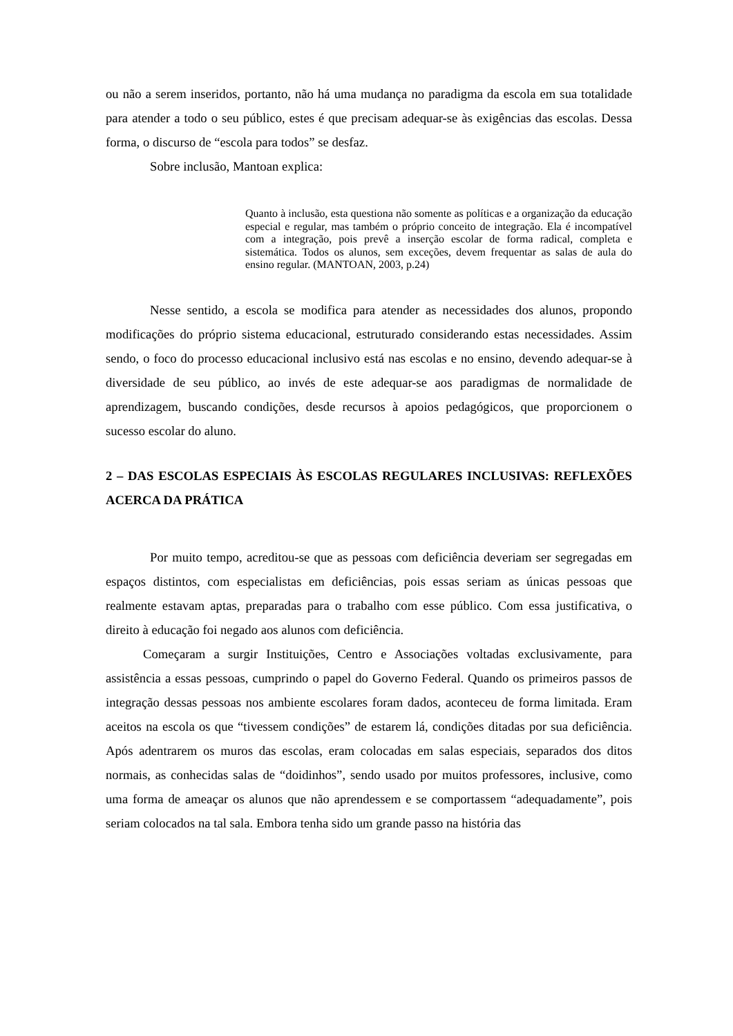ou não a serem inseridos, portanto, não há uma mudança no paradigma da escola em sua totalidade para atender a todo o seu público, estes é que precisam adequar-se às exigências das escolas. Dessa forma, o discurso de “escola para todos” se desfaz.
Sobre inclusão, Mantoan explica:
Quanto à inclusão, esta questiona não somente as políticas e a organização da educação especial e regular, mas também o próprio conceito de integração. Ela é incompatível com a integração, pois prevê a inserção escolar de forma radical, completa e sistemática. Todos os alunos, sem exceções, devem frequentar as salas de aula do ensino regular. (MANTOAN, 2003, p.24)
Nesse sentido, a escola se modifica para atender as necessidades dos alunos, propondo modificações do próprio sistema educacional, estruturado considerando estas necessidades. Assim sendo, o foco do processo educacional inclusivo está nas escolas e no ensino, devendo adequar-se à diversidade de seu público, ao invés de este adequar-se aos paradigmas de normalidade de aprendizagem, buscando condições, desde recursos à apoios pedagógicos, que proporcionem o sucesso escolar do aluno.
2 – DAS ESCOLAS ESPECIAIS ÀS ESCOLAS REGULARES INCLUSIVAS: REFLEXÕES ACERCA DA PRÁTICA
Por muito tempo, acreditou-se que as pessoas com deficiência deveriam ser segregadas em espaços distintos, com especialistas em deficiências, pois essas seriam as únicas pessoas que realmente estavam aptas, preparadas para o trabalho com esse público. Com essa justificativa, o direito à educação foi negado aos alunos com deficiência.
Começaram a surgir Instituições, Centro e Associações voltadas exclusivamente, para assistência a essas pessoas, cumprindo o papel do Governo Federal. Quando os primeiros passos de integração dessas pessoas nos ambiente escolares foram dados, aconteceu de forma limitada. Eram aceitos na escola os que “tivessem condições” de estarem lá, condições ditadas por sua deficiência. Após adentrarem os muros das escolas, eram colocadas em salas especiais, separados dos ditos normais, as conhecidas salas de “doidinhos”, sendo usado por muitos professores, inclusive, como uma forma de ameaçar os alunos que não aprendessem e se comportassem “adequadamente”, pois seriam colocados na tal sala. Embora tenha sido um grande passo na história das